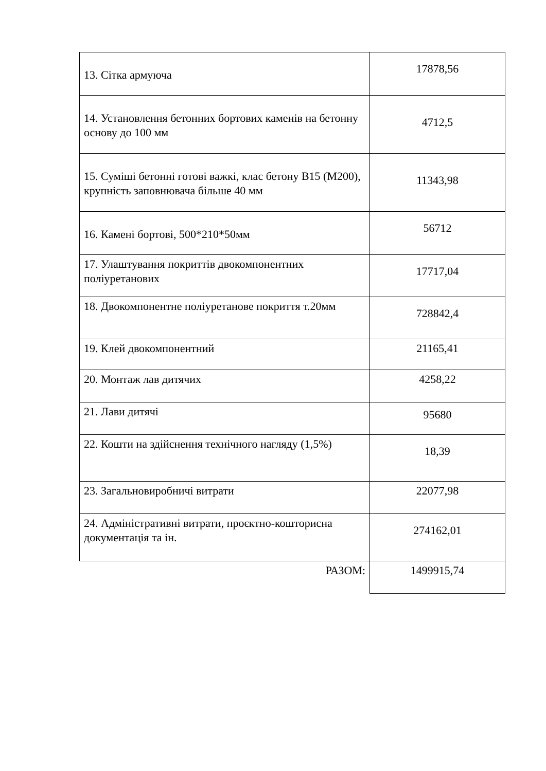| 13. Сітка армуюча | 17878,56 |
| 14. Установлення бетонних бортових каменів на бетонну основу до 100 мм | 4712,5 |
| 15. Суміші бетонні готові важкі, клас бетону В15 (М200), крупність заповнювача більше 40 мм | 11343,98 |
| 16. Камені бортові, 500*210*50мм | 56712 |
| 17. Улаштування покриттів двокомпонентних поліуретанових | 17717,04 |
| 18. Двокомпонентне поліуретанове покриття т.20мм | 728842,4 |
| 19. Клей двокомпонентний | 21165,41 |
| 20. Монтаж лав дитячих | 4258,22 |
| 21. Лави дитячі | 95680 |
| 22. Кошти на здійснення технічного нагляду (1,5%) | 18,39 |
| 23. Загальновиробничі витрати | 22077,98 |
| 24. Адміністративні витрати, проєктно-кошторисна документація та ін. | 274162,01 |
| РАЗОМ: | 1499915,74 |